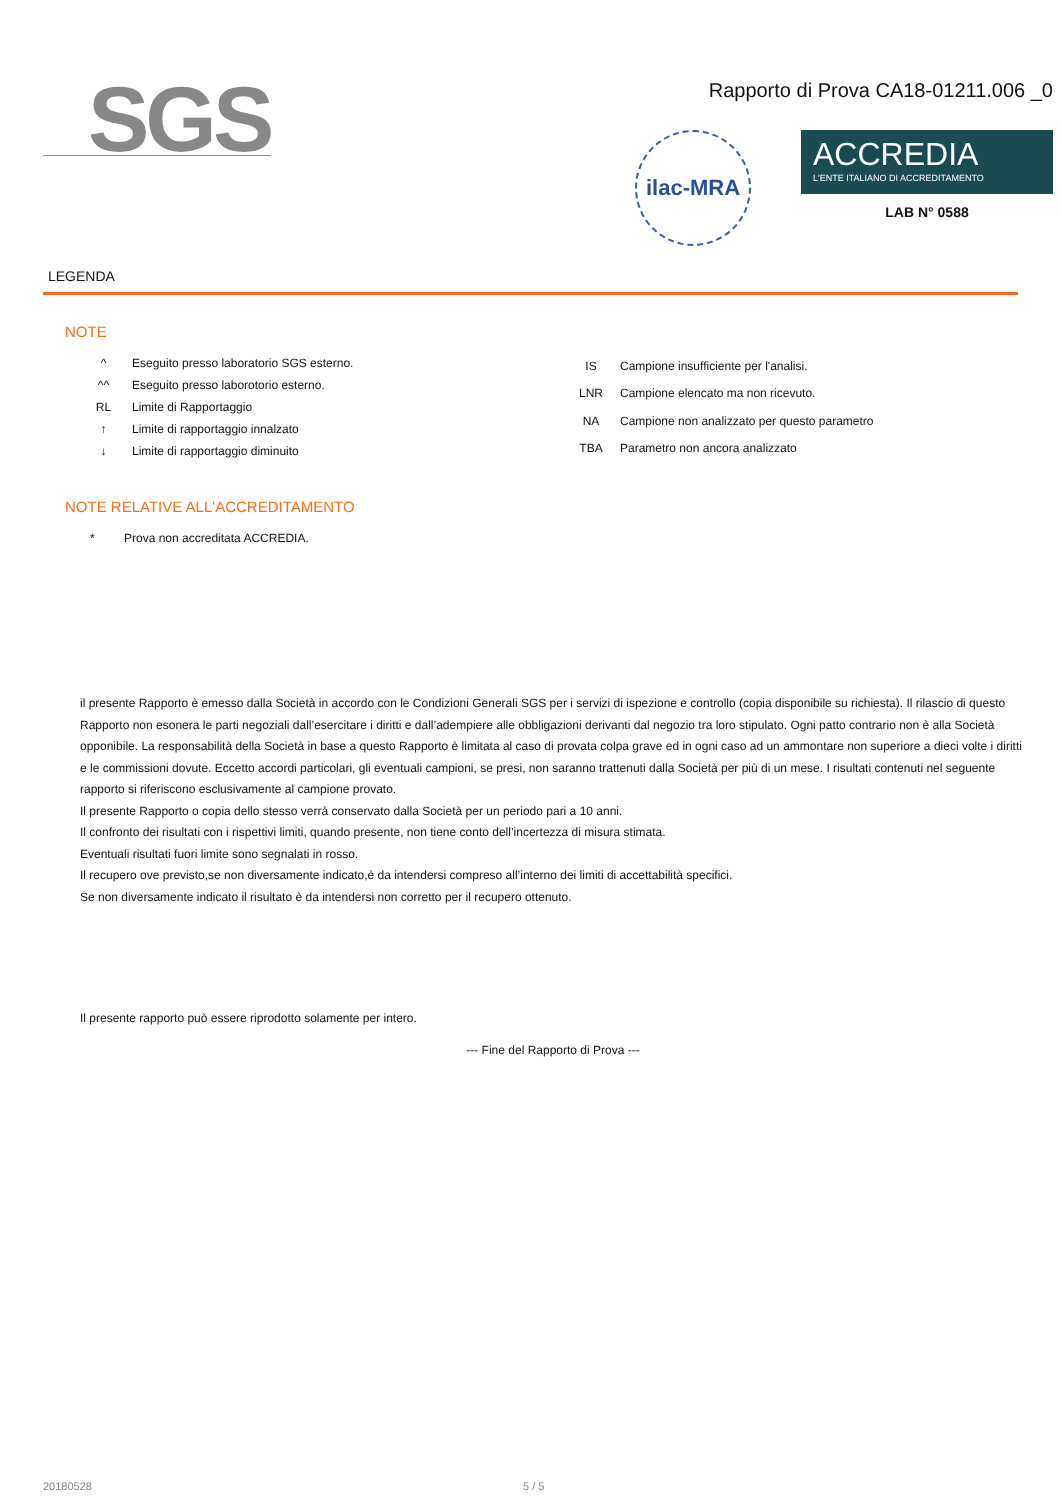SGS
Rapporto di Prova CA18-01211.006 _0
ilac-MRA
ACCREDIA
L'ENTE ITALIANO DI ACCREDITAMENTO
LAB N° 0588
LEGENDA
NOTE
| ^ | Eseguito presso laboratorio SGS esterno. |
| ^^ | Eseguito presso laborotorio esterno. |
| RL | Limite di Rapportaggio |
| ↑ | Limite di rapportaggio innalzato |
| ↓ | Limite di rapportaggio diminuito |
| IS | Campione insufficiente per l'analisi. |
| LNR | Campione elencato ma non ricevuto. |
| NA | Campione non analizzato per questo parametro |
| TBA | Parametro non ancora analizzato |
NOTE RELATIVE ALL'ACCREDITAMENTO
| * | Prova non accreditata ACCREDIA. |
il presente Rapporto è emesso dalla Società in accordo con le Condizioni Generali SGS per i servizi di ispezione e controllo (copia disponibile su richiesta). Il rilascio di questo Rapporto non esonera le parti negoziali dall’esercitare i diritti e dall’adempiere alle obbligazioni derivanti dal negozio tra loro stipulato. Ogni patto contrario non è alla Società opponibile. La responsabilità della Società in base a questo Rapporto è limitata al caso di provata colpa grave ed in ogni caso ad un ammontare non superiore a dieci volte i diritti e le commissioni dovute. Eccetto accordi particolari, gli eventuali campioni, se presi, non saranno trattenuti dalla Società per più di un mese. I risultati contenuti nel seguente rapporto si riferiscono esclusivamente al campione provato.
Il presente Rapporto o copia dello stesso verrà conservato dalla Società per un periodo pari a 10 anni.
Il confronto dei risultati con i rispettivi limiti, quando presente, non tiene conto dell’incertezza di misura stimata.
Eventuali risultati fuori limite sono segnalati in rosso.
Il recupero ove previsto,se non diversamente indicato,è da intendersi compreso all’interno dei limiti di accettabilità specifici.
Se non diversamente indicato il risultato è da intendersi non corretto per il recupero ottenuto.
Il presente rapporto può essere riprodotto solamente per intero.
--- Fine del Rapporto di Prova ---
20180528 5 / 5